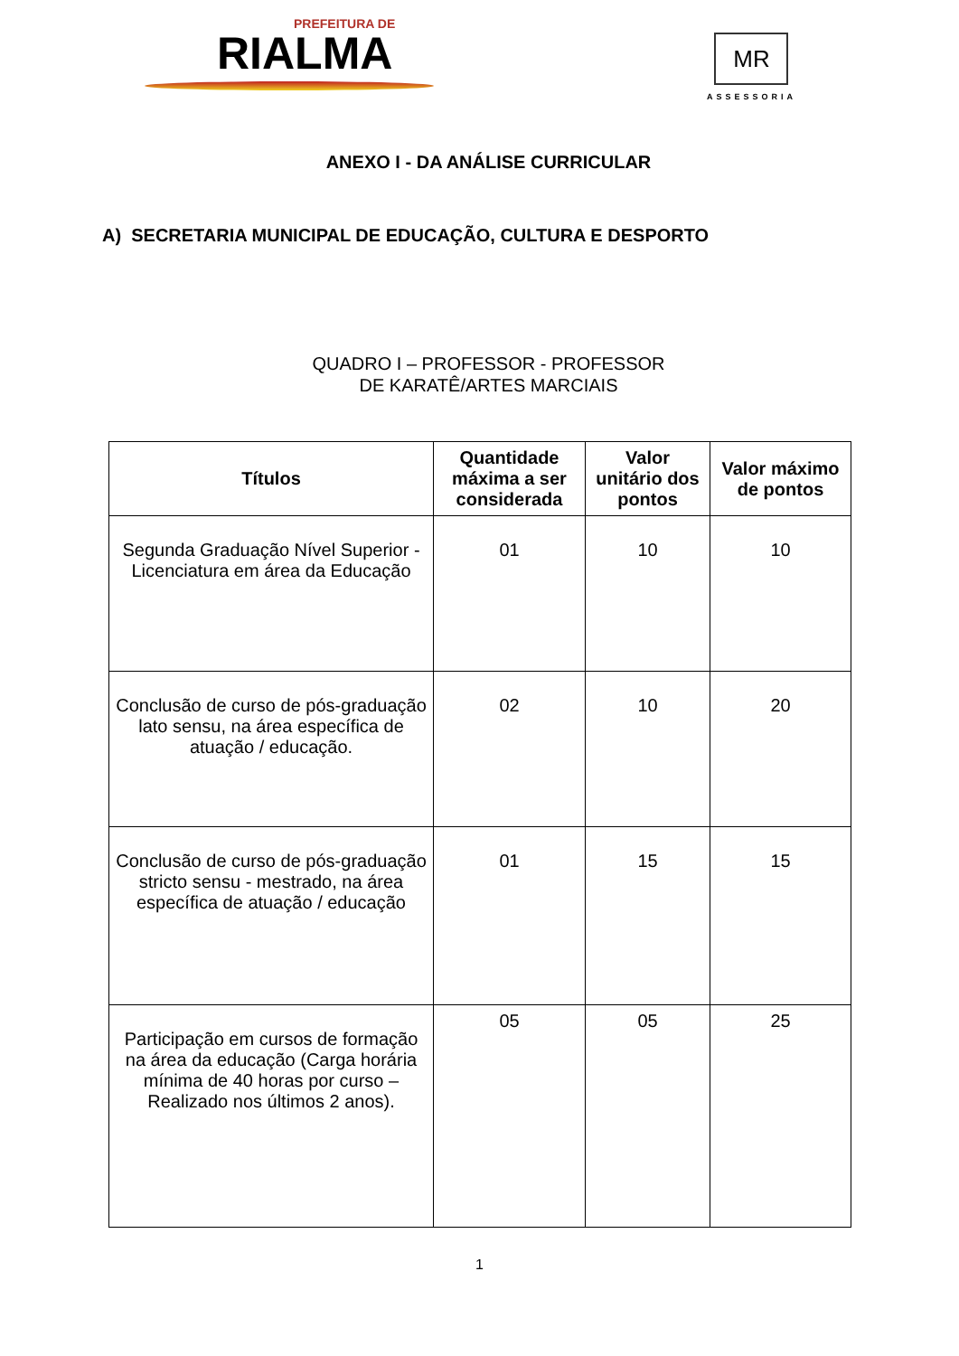PREFEITURA DE
RIALMA
MR
ASSESSORIA
ANEXO I - DA ANÁLISE CURRICULAR
A) SECRETARIA MUNICIPAL DE EDUCAÇÃO, CULTURA E DESPORTO
QUADRO I – PROFESSOR - PROFESSOR
DE KARATÊ/ARTES MARCIAIS
| Títulos | Quantidade máxima a ser considerada | Valor unitário dos pontos | Valor máximo de pontos |
| --- | --- | --- | --- |
| Segunda Graduação Nível Superior - Licenciatura em área da Educação | 01 | 10 | 10 |
| Conclusão de curso de pós-graduação lato sensu, na área específica de atuação / educação. | 02 | 10 | 20 |
| Conclusão de curso de pós-graduação stricto sensu - mestrado, na área específica de atuação / educação | 01 | 15 | 15 |
| Participação em cursos de formação na área da educação (Carga horária mínima de 40 horas por curso – Realizado nos últimos 2 anos). | 05 | 05 | 25 |
1